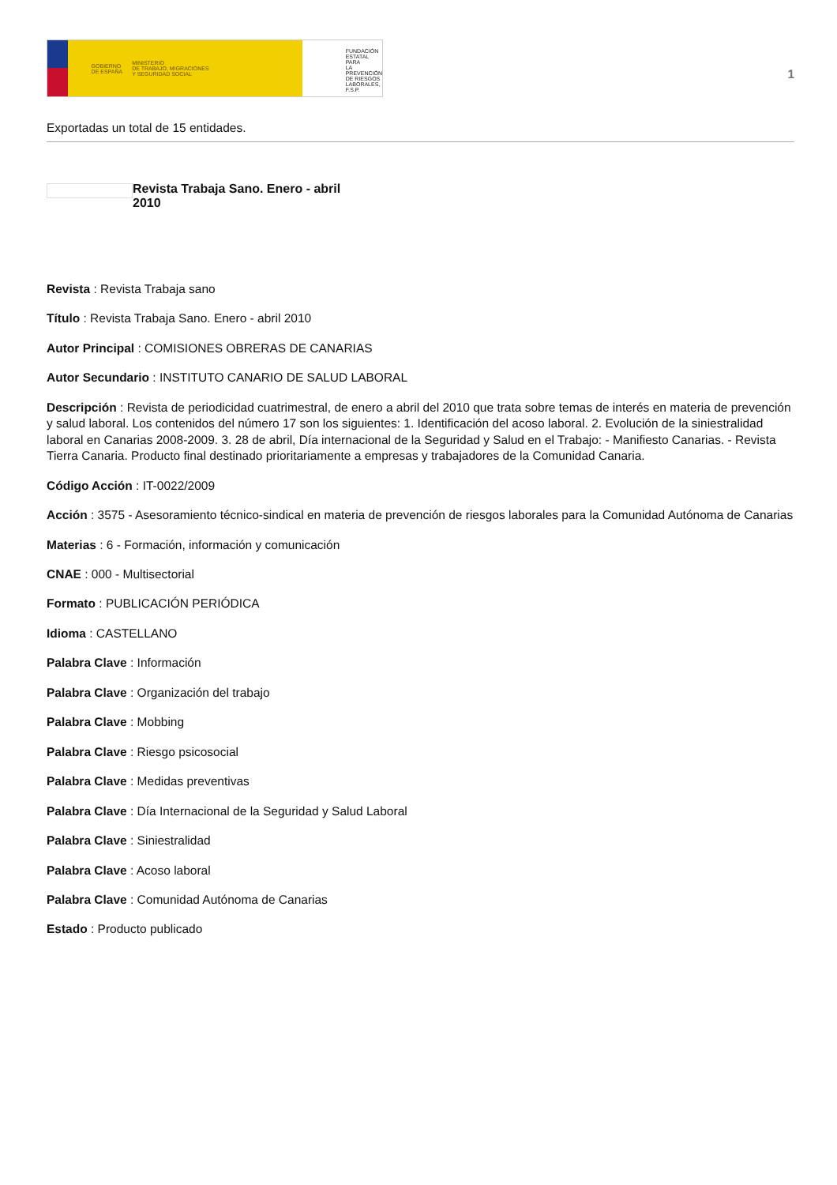GOBIERNO
DE ESPAÑA MINISTERIO
DE TRABAJO, MIGRACIONES
Y SEGURIDAD SOCIAL
FUNDACIÓN
ESTATAL PARA
LA PREVENCIÓN
DE RIESGOS
LABORALES, F.S.P.
1
Exportadas un total de 15 entidades.
Revista Trabaja Sano. Enero - abril 2010
Revista : Revista Trabaja sano
Título : Revista Trabaja Sano. Enero - abril 2010
Autor Principal : COMISIONES OBRERAS DE CANARIAS
Autor Secundario : INSTITUTO CANARIO DE SALUD LABORAL
Descripción : Revista de periodicidad cuatrimestral, de enero a abril del 2010 que trata sobre temas de interés en materia de prevención y salud laboral. Los contenidos del número 17 son los siguientes: 1. Identificación del acoso laboral. 2. Evolución de la siniestralidad laboral en Canarias 2008-2009. 3. 28 de abril, Día internacional de la Seguridad y Salud en el Trabajo: - Manifiesto Canarias. - Revista Tierra Canaria. Producto final destinado prioritariamente a empresas y trabajadores de la Comunidad Canaria.
Código Acción : IT-0022/2009
Acción : 3575 - Asesoramiento técnico-sindical en materia de prevención de riesgos laborales para la Comunidad Autónoma de Canarias
Materias : 6 - Formación, información y comunicación
CNAE : 000 - Multisectorial
Formato : PUBLICACIÓN PERIÓDICA
Idioma : CASTELLANO
Palabra Clave : Información
Palabra Clave : Organización del trabajo
Palabra Clave : Mobbing
Palabra Clave : Riesgo psicosocial
Palabra Clave : Medidas preventivas
Palabra Clave : Día Internacional de la Seguridad y Salud Laboral
Palabra Clave : Siniestralidad
Palabra Clave : Acoso laboral
Palabra Clave : Comunidad Autónoma de Canarias
Estado : Producto publicado